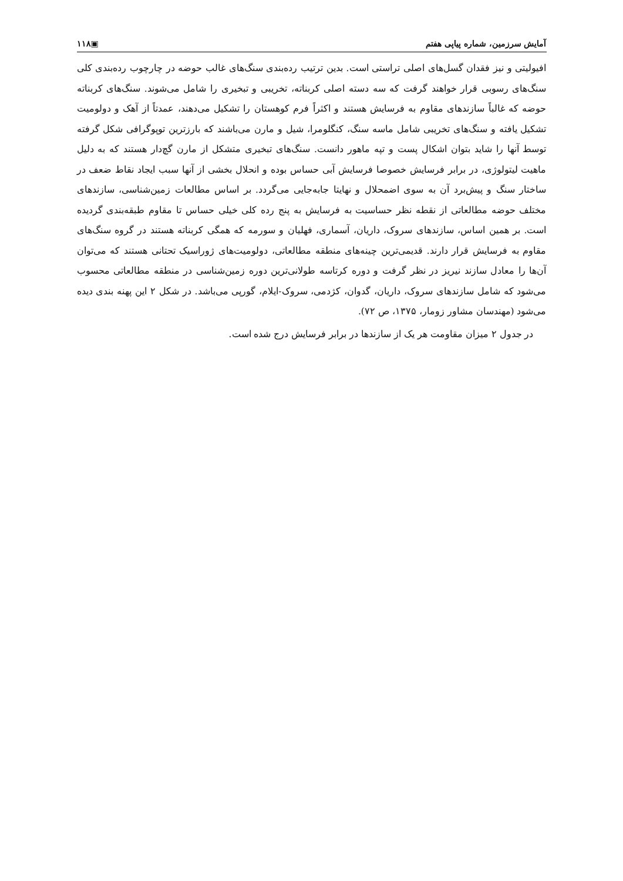آمایش سرزمین، شماره پیاپی هفتم ▣۱۱۸
افیولیتی و نیز فقدان گسل‌های اصلی تراستی است. بدین ترتیب رده‌بندی سنگ‌های غالب حوضه در چارچوب رده‌بندی کلی سنگ‌های رسوبی قرار خواهند گرفت که سه دسته اصلی کربناته، تخریبی و تبخیری را شامل می‌شوند. سنگ‌های کربناته حوضه که غالباً سازندهای مقاوم به فرسایش هستند و اکثراً فرم کوهستان را تشکیل می‌دهند، عمدتاً از آهک و دولومیت تشکیل یافته و سنگ‌های تخریبی شامل ماسه سنگ، کنگلومرا، شیل و مارن می‌باشند که بارزترین توپوگرافی شکل گرفته توسط آنها را شاید بتوان اشکال پست و تپه ماهور دانست. سنگ‌های تبخیری متشکل از مارن گچ‌دار هستند که به دلیل ماهیت لیتولوژی، در برابر فرسایش خصوصا فرسایش آبی حساس بوده و انحلال بخشی از آنها سبب ایجاد نقاط ضعف در ساختار سنگ و پیش‌برد آن به سوی اضمحلال و نهایتا جابه‌جایی می‌گردد. بر اساس مطالعات زمین‌شناسی، سازندهای مختلف حوضه مطالعاتی از نقطه نظر حساسیت به فرسایش به پنج رده کلی خیلی حساس تا مقاوم طبقه‌بندی گردیده است. بر همین اساس، سازندهای سروک، داریان، آسماری، فهلیان و سورمه که همگی کربناته هستند در گروه سنگ‌های مقاوم به فرسایش قرار دارند. قدیمی‌ترین چینه‌های منطقه مطالعاتی، دولومیت‌های ژوراسیک تحتانی هستند که می‌توان آن‌ها را معادل سازند نیریز در نظر گرفت و دوره کرتاسه طولانی‌ترین دوره زمین‌شناسی در منطقه مطالعاتی محسوب می‌شود که شامل سازندهای سروک، داریان، گدوان، کژدمی، سروک-ایلام، گورپی می‌باشد. در شکل ۲ این پهنه بندی دیده می‌شود (مهندسان مشاور زومار، ۱۳۷۵، ص ۷۲).
در جدول ۲ میزان مقاومت هر یک از سازندها در برابر فرسایش درج شده است.